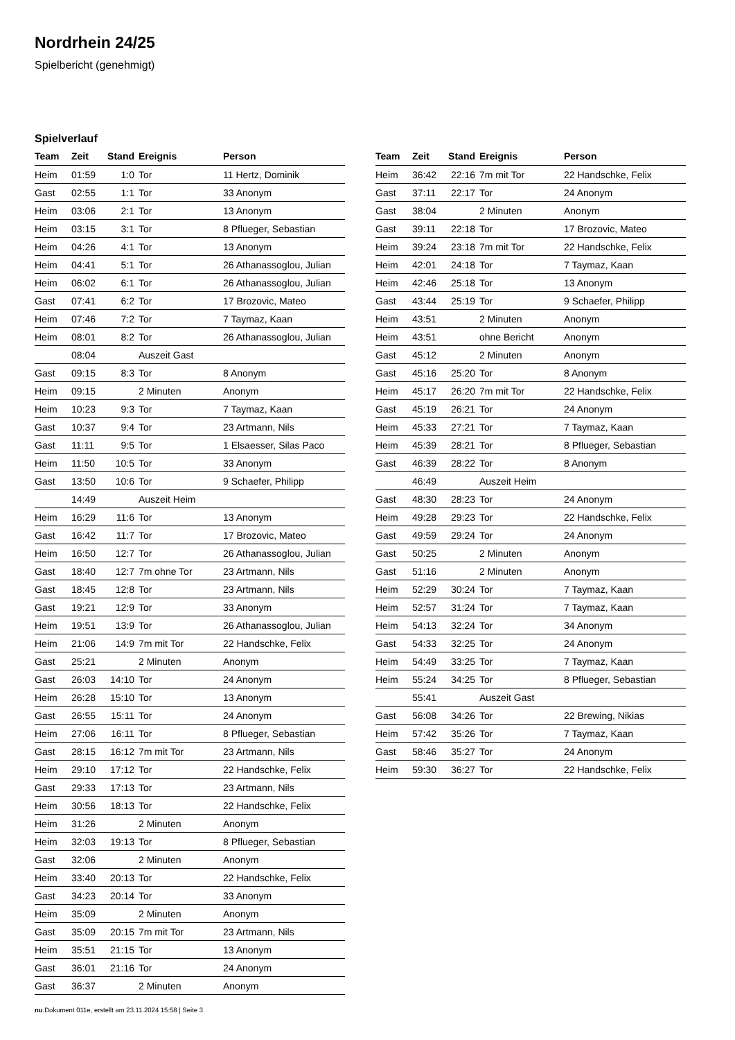Nordrhein 24/25
Spielbericht (genehmigt)
Spielverlauf
| Team | Zeit | Stand | Ereignis | Person |
| --- | --- | --- | --- | --- |
| Heim | 01:59 | 1:0 | Tor | 11 Hertz, Dominik |
| Gast | 02:55 | 1:1 | Tor | 33 Anonym |
| Heim | 03:06 | 2:1 | Tor | 13 Anonym |
| Heim | 03:15 | 3:1 | Tor | 8 Pflueger, Sebastian |
| Heim | 04:26 | 4:1 | Tor | 13 Anonym |
| Heim | 04:41 | 5:1 | Tor | 26 Athanassoglou, Julian |
| Heim | 06:02 | 6:1 | Tor | 26 Athanassoglou, Julian |
| Gast | 07:41 | 6:2 | Tor | 17 Brozovic, Mateo |
| Heim | 07:46 | 7:2 | Tor | 7 Taymaz, Kaan |
| Heim | 08:01 | 8:2 | Tor | 26 Athanassoglou, Julian |
| | 08:04 | | Auszeit Gast | |
| Gast | 09:15 | 8:3 | Tor | 8 Anonym |
| Heim | 09:15 | | 2 Minuten | Anonym |
| Heim | 10:23 | 9:3 | Tor | 7 Taymaz, Kaan |
| Gast | 10:37 | 9:4 | Tor | 23 Artmann, Nils |
| Gast | 11:11 | 9:5 | Tor | 1 Elsaesser, Silas Paco |
| Heim | 11:50 | 10:5 | Tor | 33 Anonym |
| Gast | 13:50 | 10:6 | Tor | 9 Schaefer, Philipp |
| | 14:49 | | Auszeit Heim | |
| Heim | 16:29 | 11:6 | Tor | 13 Anonym |
| Gast | 16:42 | 11:7 | Tor | 17 Brozovic, Mateo |
| Heim | 16:50 | 12:7 | Tor | 26 Athanassoglou, Julian |
| Gast | 18:40 | 12:7 | 7m ohne Tor | 23 Artmann, Nils |
| Gast | 18:45 | 12:8 | Tor | 23 Artmann, Nils |
| Gast | 19:21 | 12:9 | Tor | 33 Anonym |
| Heim | 19:51 | 13:9 | Tor | 26 Athanassoglou, Julian |
| Heim | 21:06 | 14:9 | 7m mit Tor | 22 Handschke, Felix |
| Gast | 25:21 | | 2 Minuten | Anonym |
| Gast | 26:03 | 14:10 | Tor | 24 Anonym |
| Heim | 26:28 | 15:10 | Tor | 13 Anonym |
| Gast | 26:55 | 15:11 | Tor | 24 Anonym |
| Heim | 27:06 | 16:11 | Tor | 8 Pflueger, Sebastian |
| Gast | 28:15 | 16:12 | 7m mit Tor | 23 Artmann, Nils |
| Heim | 29:10 | 17:12 | Tor | 22 Handschke, Felix |
| Gast | 29:33 | 17:13 | Tor | 23 Artmann, Nils |
| Heim | 30:56 | 18:13 | Tor | 22 Handschke, Felix |
| Heim | 31:26 | | 2 Minuten | Anonym |
| Heim | 32:03 | 19:13 | Tor | 8 Pflueger, Sebastian |
| Gast | 32:06 | | 2 Minuten | Anonym |
| Heim | 33:40 | 20:13 | Tor | 22 Handschke, Felix |
| Gast | 34:23 | 20:14 | Tor | 33 Anonym |
| Heim | 35:09 | | 2 Minuten | Anonym |
| Gast | 35:09 | 20:15 | 7m mit Tor | 23 Artmann, Nils |
| Heim | 35:51 | 21:15 | Tor | 13 Anonym |
| Gast | 36:01 | 21:16 | Tor | 24 Anonym |
| Gast | 36:37 | | 2 Minuten | Anonym |
| Team | Zeit | Stand | Ereignis | Person |
| --- | --- | --- | --- | --- |
| Heim | 36:42 | 22:16 | 7m mit Tor | 22 Handschke, Felix |
| Gast | 37:11 | 22:17 | Tor | 24 Anonym |
| Gast | 38:04 | | 2 Minuten | Anonym |
| Gast | 39:11 | 22:18 | Tor | 17 Brozovic, Mateo |
| Heim | 39:24 | 23:18 | 7m mit Tor | 22 Handschke, Felix |
| Heim | 42:01 | 24:18 | Tor | 7 Taymaz, Kaan |
| Heim | 42:46 | 25:18 | Tor | 13 Anonym |
| Gast | 43:44 | 25:19 | Tor | 9 Schaefer, Philipp |
| Heim | 43:51 | | 2 Minuten | Anonym |
| Heim | 43:51 | | ohne Bericht | Anonym |
| Gast | 45:12 | | 2 Minuten | Anonym |
| Gast | 45:16 | 25:20 | Tor | 8 Anonym |
| Heim | 45:17 | 26:20 | 7m mit Tor | 22 Handschke, Felix |
| Gast | 45:19 | 26:21 | Tor | 24 Anonym |
| Heim | 45:33 | 27:21 | Tor | 7 Taymaz, Kaan |
| Heim | 45:39 | 28:21 | Tor | 8 Pflueger, Sebastian |
| Gast | 46:39 | 28:22 | Tor | 8 Anonym |
| | 46:49 | | Auszeit Heim | |
| Gast | 48:30 | 28:23 | Tor | 24 Anonym |
| Heim | 49:28 | 29:23 | Tor | 22 Handschke, Felix |
| Gast | 49:59 | 29:24 | Tor | 24 Anonym |
| Gast | 50:25 | | 2 Minuten | Anonym |
| Gast | 51:16 | | 2 Minuten | Anonym |
| Heim | 52:29 | 30:24 | Tor | 7 Taymaz, Kaan |
| Heim | 52:57 | 31:24 | Tor | 7 Taymaz, Kaan |
| Heim | 54:13 | 32:24 | Tor | 34 Anonym |
| Gast | 54:33 | 32:25 | Tor | 24 Anonym |
| Heim | 54:49 | 33:25 | Tor | 7 Taymaz, Kaan |
| Heim | 55:24 | 34:25 | Tor | 8 Pflueger, Sebastian |
| | 55:41 | | Auszeit Gast | |
| Gast | 56:08 | 34:26 | Tor | 22 Brewing, Nikias |
| Heim | 57:42 | 35:26 | Tor | 7 Taymaz, Kaan |
| Gast | 58:46 | 35:27 | Tor | 24 Anonym |
| Heim | 59:30 | 36:27 | Tor | 22 Handschke, Felix |
nu.Dokument 011e, erstellt am 23.11.2024 15:58 | Seite 3